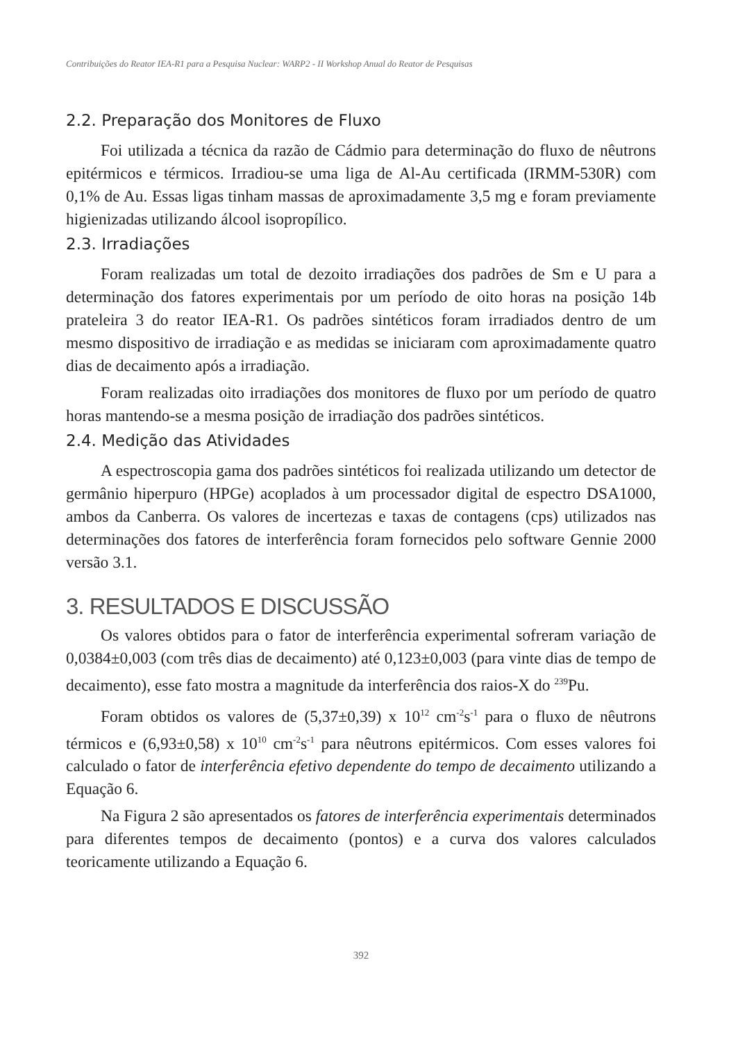Contribuições do Reator IEA-R1 para a Pesquisa Nuclear: WARP2 - II Workshop Anual do Reator de Pesquisas
2.2. Preparação dos Monitores de Fluxo
Foi utilizada a técnica da razão de Cádmio para determinação do fluxo de nêutrons epitérmicos e térmicos. Irradiou-se uma liga de Al-Au certificada (IRMM-530R) com 0,1% de Au. Essas ligas tinham massas de aproximadamente 3,5 mg e foram previamente higienizadas utilizando álcool isopropílico.
2.3. Irradiações
Foram realizadas um total de dezoito irradiações dos padrões de Sm e U para a determinação dos fatores experimentais por um período de oito horas na posição 14b prateleira 3 do reator IEA-R1. Os padrões sintéticos foram irradiados dentro de um mesmo dispositivo de irradiação e as medidas se iniciaram com aproximadamente quatro dias de decaimento após a irradiação.
Foram realizadas oito irradiações dos monitores de fluxo por um período de quatro horas mantendo-se a mesma posição de irradiação dos padrões sintéticos.
2.4. Medição das Atividades
A espectroscopia gama dos padrões sintéticos foi realizada utilizando um detector de germânio hiperpuro (HPGe) acoplados à um processador digital de espectro DSA1000, ambos da Canberra. Os valores de incertezas e taxas de contagens (cps) utilizados nas determinações dos fatores de interferência foram fornecidos pelo software Gennie 2000 versão 3.1.
3. RESULTADOS E DISCUSSÃO
Os valores obtidos para o fator de interferência experimental sofreram variação de 0,0384±0,003 (com três dias de decaimento) até 0,123±0,003 (para vinte dias de tempo de decaimento), esse fato mostra a magnitude da interferência dos raios-X do <sup>239</sup>Pu.
Foram obtidos os valores de (5,37±0,39) x 10<sup>12</sup> cm<sup>-2</sup>s<sup>-1</sup> para o fluxo de nêutrons térmicos e (6,93±0,58) x 10<sup>10</sup> cm<sup>-2</sup>s<sup>-1</sup> para nêutrons epitérmicos. Com esses valores foi calculado o fator de interferência efetivo dependente do tempo de decaimento utilizando a Equação 6.
Na Figura 2 são apresentados os fatores de interferência experimentais determinados para diferentes tempos de decaimento (pontos) e a curva dos valores calculados teoricamente utilizando a Equação 6.
392